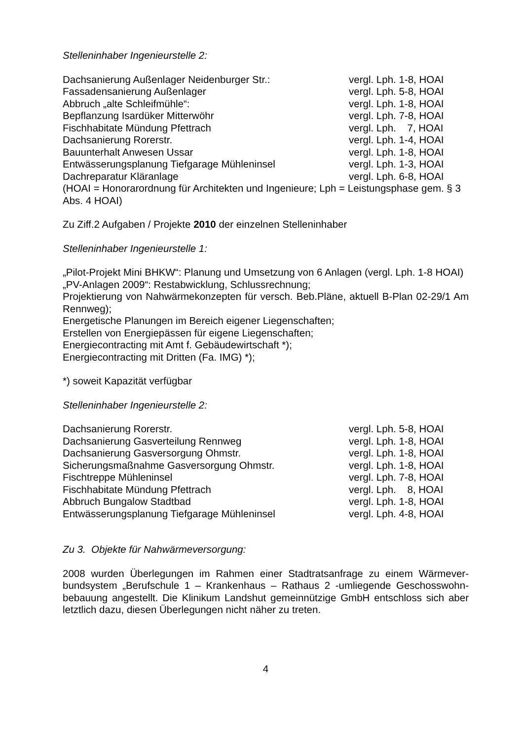Stelleninhaber Ingenieurstelle 2:
| Dachsanierung Außenlager Neidenburger Str.: | vergl. Lph. 1-8, HOAI |
| Fassadensanierung Außenlager | vergl. Lph. 5-8, HOAI |
| Abbruch „alte Schleifmühle“: | vergl. Lph. 1-8, HOAI |
| Bepflanzung Isardüker Mitterwöhr | vergl. Lph. 7-8, HOAI |
| Fischhabitate Mündung Pfettrach | vergl. Lph. 7, HOAI |
| Dachsanierung Rorerstr. | vergl. Lph. 1-4, HOAI |
| Bauunterhalt Anwesen Ussar | vergl. Lph. 1-8, HOAI |
| Entwässerungsplanung Tiefgarage Mühleninsel | vergl. Lph. 1-3, HOAI |
| Dachreparatur Kläranlage | vergl. Lph. 6-8, HOAI |
(HOAI = Honorarordnung für Architekten und Ingenieure; Lph = Leistungsphase gem. § 3 Abs. 4 HOAI)
Zu Ziff.2 Aufgaben / Projekte 2010 der einzelnen Stelleninhaber
Stelleninhaber Ingenieurstelle 1:
„Pilot-Projekt Mini BHKW“: Planung und Umsetzung von 6 Anlagen (vergl. Lph. 1-8 HOAI)
„PV-Anlagen 2009“: Restabwicklung, Schlussrechnung;
Projektierung von Nahwärmekonzepten für versch. Beb.Pläne, aktuell B-Plan 02-29/1 Am Rennweg);
Energetische Planungen im Bereich eigener Liegenschaften;
Erstellen von Energiepässen für eigene Liegenschaften;
Energiecontracting mit Amt f. Gebäudewirtschaft *);
Energiecontracting mit Dritten (Fa. IMG) *);
*) soweit Kapazität verfügbar
Stelleninhaber Ingenieurstelle 2:
| Dachsanierung Rorerstr. | vergl. Lph. 5-8, HOAI |
| Dachsanierung Gasverteilung Rennweg | vergl. Lph. 1-8, HOAI |
| Dachsanierung Gasversorgung Ohmstr. | vergl. Lph. 1-8, HOAI |
| Sicherungsmaßnahme Gasversorgung Ohmstr. | vergl. Lph. 1-8, HOAI |
| Fischtreppe Mühleninsel | vergl. Lph. 7-8, HOAI |
| Fischhabitate Mündung Pfettrach | vergl. Lph. 8, HOAI |
| Abbruch Bungalow Stadtbad | vergl. Lph. 1-8, HOAI |
| Entwässerungsplanung Tiefgarage Mühleninsel | vergl. Lph. 4-8, HOAI |
Zu 3. Objekte für Nahwärmeversorgung:
2008 wurden Überlegungen im Rahmen einer Stadtratsanfrage zu einem Wärmever-bundsystem „Berufschule 1 – Krankenhaus – Rathaus 2 -umliegende Geschosswohn-bebauung angestellt. Die Klinikum Landshut gemeinnützige GmbH entschloss sich aber letztlich dazu, diesen Überlegungen nicht näher zu treten.
4